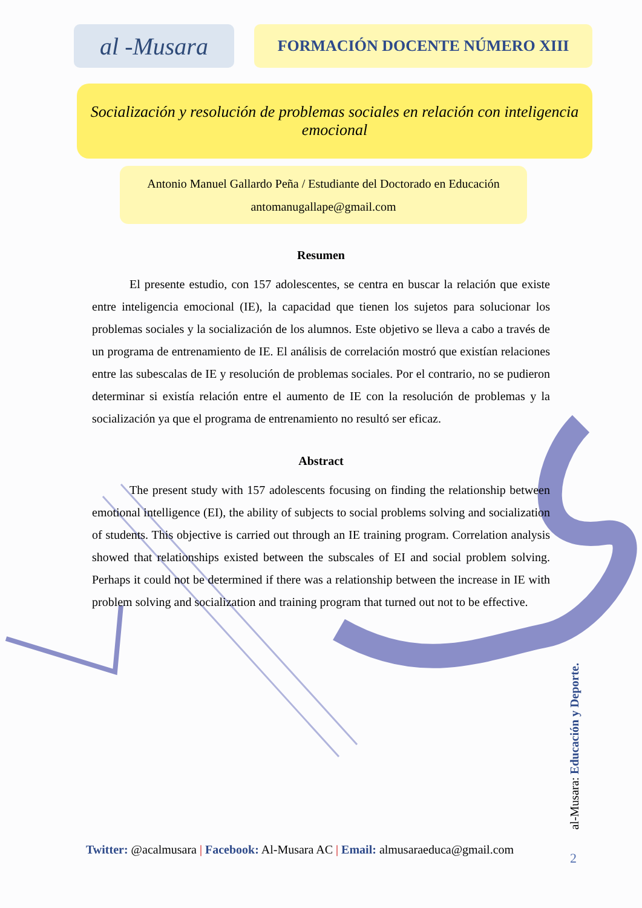al -Musara
FORMACIÓN DOCENTE NÚMERO XIII
Socialización y resolución de problemas sociales en relación con inteligencia emocional
Antonio Manuel Gallardo Peña / Estudiante del Doctorado en Educación
antomanugallape@gmail.com
Resumen
El presente estudio, con 157 adolescentes, se centra en buscar la relación que existe entre inteligencia emocional (IE), la capacidad que tienen los sujetos para solucionar los problemas sociales y la socialización de los alumnos. Este objetivo se lleva a cabo a través de un programa de entrenamiento de IE. El análisis de correlación mostró que existían relaciones entre las subescalas de IE y resolución de problemas sociales. Por el contrario, no se pudieron determinar si existía relación entre el aumento de IE con la resolución de problemas y la socialización ya que el programa de entrenamiento no resultó ser eficaz.
Abstract
The present study with 157 adolescents focusing on finding the relationship between emotional intelligence (EI), the ability of subjects to social problems solving and socialization of students. This objective is carried out through an IE training program. Correlation analysis showed that relationships existed between the subscales of EI and social problem solving. Perhaps it could not be determined if there was a relationship between the increase in IE with problem solving and socialization and training program that turned out not to be effective.
Twitter: @acalmusara | Facebook: Al-Musara AC | Email: almusaraeduca@gmail.com
al-Musara: Educación y Deporte.
2